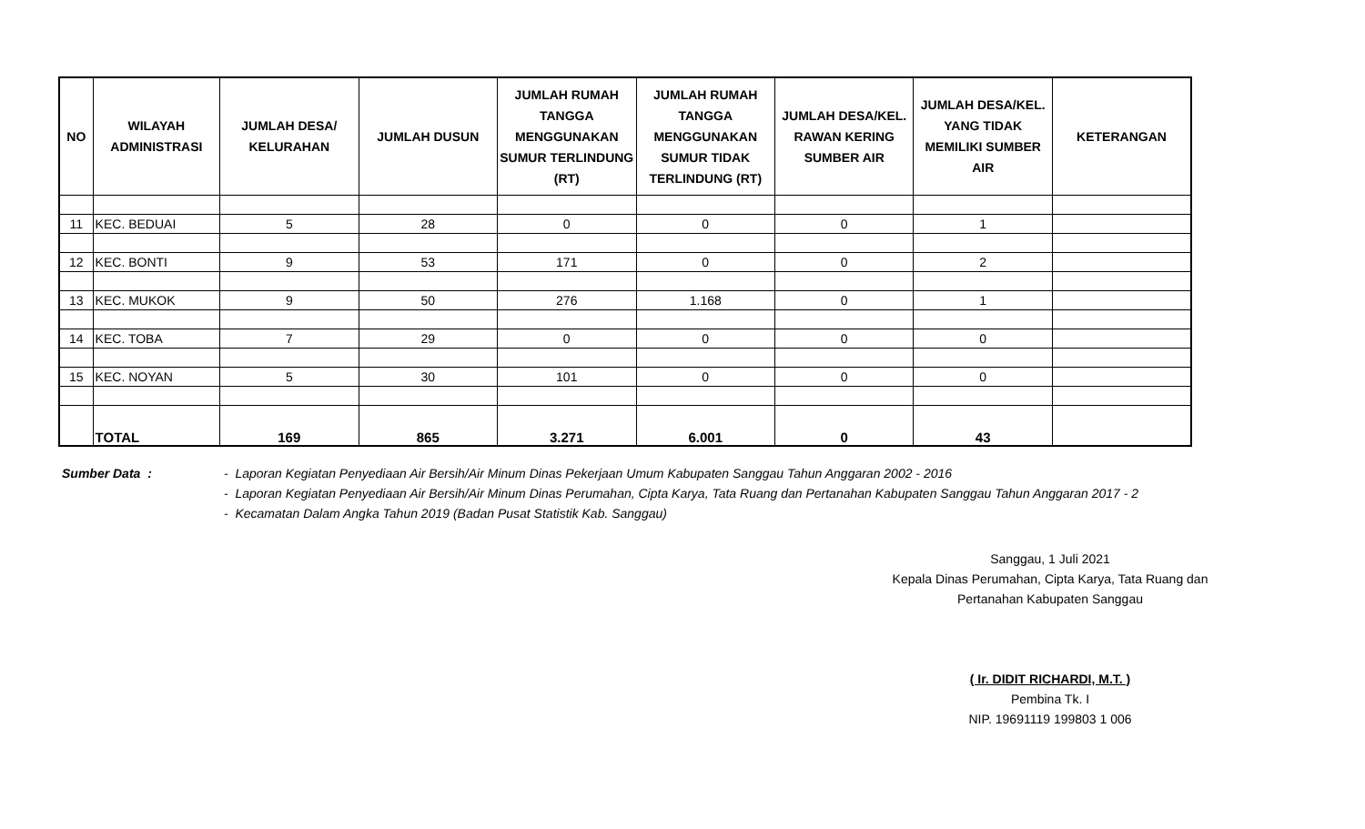| NO | WILAYAH ADMINISTRASI | JUMLAH DESA/ KELURAHAN | JUMLAH DUSUN | JUMLAH RUMAH TANGGA MENGGUNAKAN SUMUR TERLINDUNG (RT) | JUMLAH RUMAH TANGGA MENGGUNAKAN SUMUR TIDAK TERLINDUNG (RT) | JUMLAH DESA/KEL. RAWAN KERING SUMBER AIR | JUMLAH DESA/KEL. YANG TIDAK MEMILIKI SUMBER AIR | KETERANGAN |
| --- | --- | --- | --- | --- | --- | --- | --- | --- |
| 11 | KEC. BEDUAI | 5 | 28 | 0 | 0 | 0 | 1 | |
| 12 | KEC. BONTI | 9 | 53 | 171 | 0 | 0 | 2 | |
| 13 | KEC. MUKOK | 9 | 50 | 276 | 1.168 | 0 | 1 | |
| 14 | KEC. TOBA | 7 | 29 | 0 | 0 | 0 | 0 | |
| 15 | KEC. NOYAN | 5 | 30 | 101 | 0 | 0 | 0 | |
| | TOTAL | 169 | 865 | 3.271 | 6.001 | 0 | 43 | |
Sumber Data : - Laporan Kegiatan Penyediaan Air Bersih/Air Minum Dinas Pekerjaan Umum Kabupaten Sanggau Tahun Anggaran 2002 - 2016
- Laporan Kegiatan Penyediaan Air Bersih/Air Minum Dinas Perumahan, Cipta Karya, Tata Ruang dan Pertanahan Kabupaten Sanggau Tahun Anggaran 2017 - 2
- Kecamatan Dalam Angka Tahun 2019 (Badan Pusat Statistik Kab. Sanggau)
Sanggau, 1 Juli 2021
Kepala Dinas Perumahan, Cipta Karya, Tata Ruang dan
Pertanahan Kabupaten Sanggau
( Ir. DIDIT RICHARDI, M.T. )
Pembina Tk. I
NIP. 19691119 199803 1 006